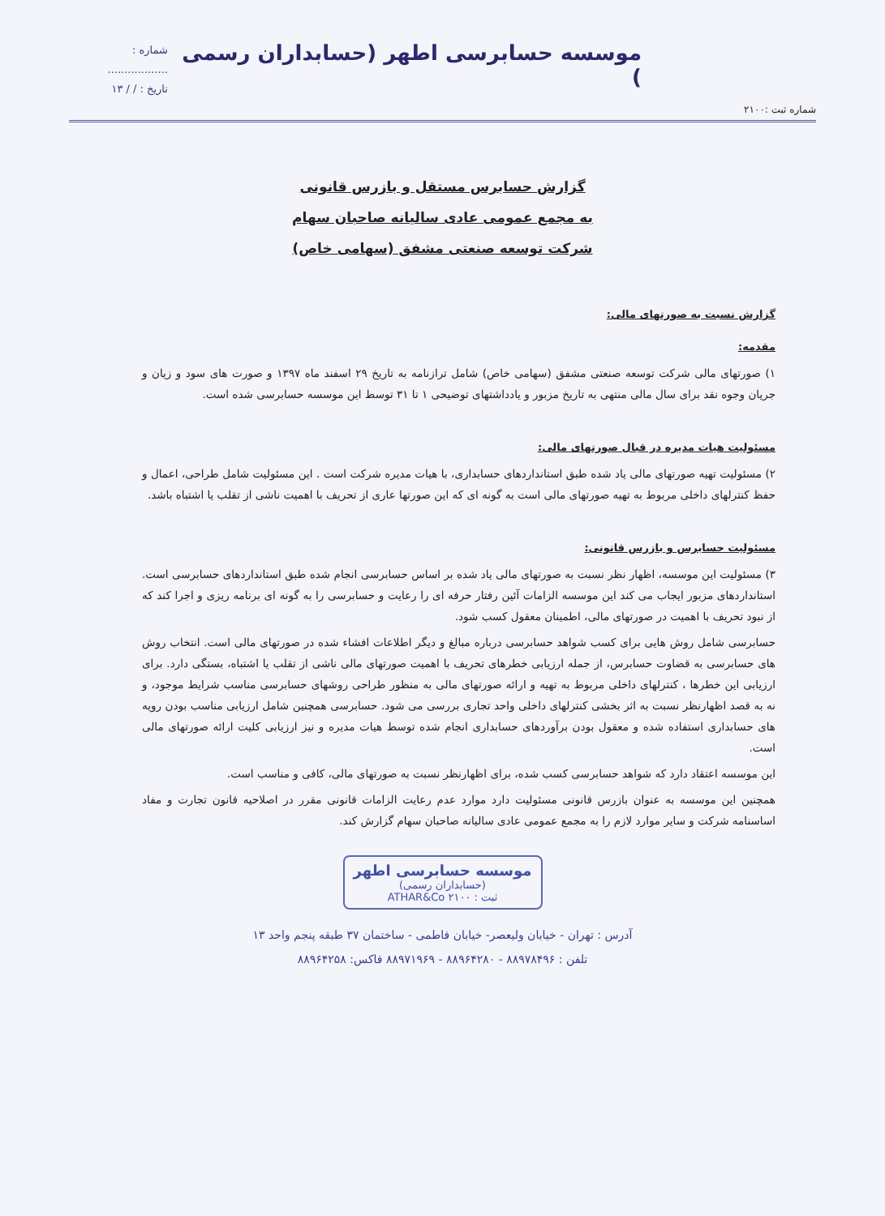موسسه حسابرسی اطهر (حسابداران رسمی )
شماره : ..................
تاریخ : / / ۱۳
شماره ثبت :۲۱۰۰
گزارش حسابرس مستقل و بازرس قانونی
به مجمع عمومی عادی سالیانه صاحبان سهام
شرکت توسعه صنعتی مشفق (سهامی خاص)
گزارش نسبت به صورتهای مالی:
مقدمه:
۱) صورتهای مالی شرکت توسعه صنعتی مشفق (سهامی خاص) شامل ترازنامه به تاریخ ۲۹ اسفند ماه ۱۳۹۷ و صورت های سود و زیان و جریان وجوه نقد برای سال مالی منتهی به تاریخ مزبور و یادداشتهای توضیحی ۱ تا ۳۱ توسط این موسسه حسابرسی شده است.
مسئولیت هیات مدیره در قبال صورتهای مالی:
۲) مسئولیت تهیه صورتهای مالی یاد شده طبق استانداردهای حسابداری، با هیات مدیره شرکت است . این مسئولیت شامل طراحی، اعمال و حفظ کنترلهای داخلی مربوط به تهیه صورتهای مالی است به گونه ای که این صورتها عاری از تحریف با اهمیت ناشی از تقلب یا اشتباه باشد.
مسئولیت حسابرس و بازرس قانونی:
۳) مسئولیت این موسسه، اظهار نظر نسبت به صورتهای مالی یاد شده بر اساس حسابرسی انجام شده طبق استانداردهای حسابرسی است. استانداردهای مزبور ایجاب می کند این موسسه الزامات آئین رفتار حرفه ای را رعایت و حسابرسی را به گونه ای برنامه ریزی و اجرا کند که از نبود تحریف با اهمیت در صورتهای مالی، اطمینان معقول کسب شود.
حسابرسی شامل روش هایی برای کسب شواهد حسابرسی درباره مبالغ و دیگر اطلاعات افشاء شده در صورتهای مالی است. انتخاب روش های حسابرسی به قضاوت حسابرس، از جمله ارزیابی خطرهای تحریف با اهمیت صورتهای مالی ناشی از تقلب یا اشتباه، بستگی دارد. برای ارزیابی این خطرها ، کنترلهای داخلی مربوط به تهیه و ارائه صورتهای مالی به منظور طراحی روشهای حسابرسی مناسب شرایط موجود، و نه به قصد اظهارنظر نسبت به اثر بخشی کنترلهای داخلی واحد تجاری بررسی می شود. حسابرسی همچنین شامل ارزیابی مناسب بودن رویه های حسابداری استفاده شده و معقول بودن برآوردهای حسابداری انجام شده توسط هیات مدیره و نیز ارزیابی کلیت ارائه صورتهای مالی است.
این موسسه اعتقاد دارد که شواهد حسابرسی کسب شده، برای اظهارنظر نسبت به صورتهای مالی، کافی و مناسب است.
همچنین این موسسه به عنوان بازرس قانونی مسئولیت دارد موارد عدم رعایت الزامات قانونی مقرر در اصلاحیه قانون تجارت و مفاد اساسنامه شرکت و سایر موارد لازم را به مجمع عمومی عادی سالیانه صاحبان سهام گزارش کند.
موسسه حسابرسی اطهر
(حسابداران رسمی)
ثبت : ۲۱۰۰ ATHAR&Co
آدرس : تهران - خیابان ولیعصر- خیابان فاطمی - ساختمان ۳۷ طبقه پنجم واحد ۱۳
تلفن : ۸۸۹۷۸۴۹۶ - ۸۸۹۶۴۲۸۰ - ۸۸۹۷۱۹۶۹ فاکس: ۸۸۹۶۴۲۵۸